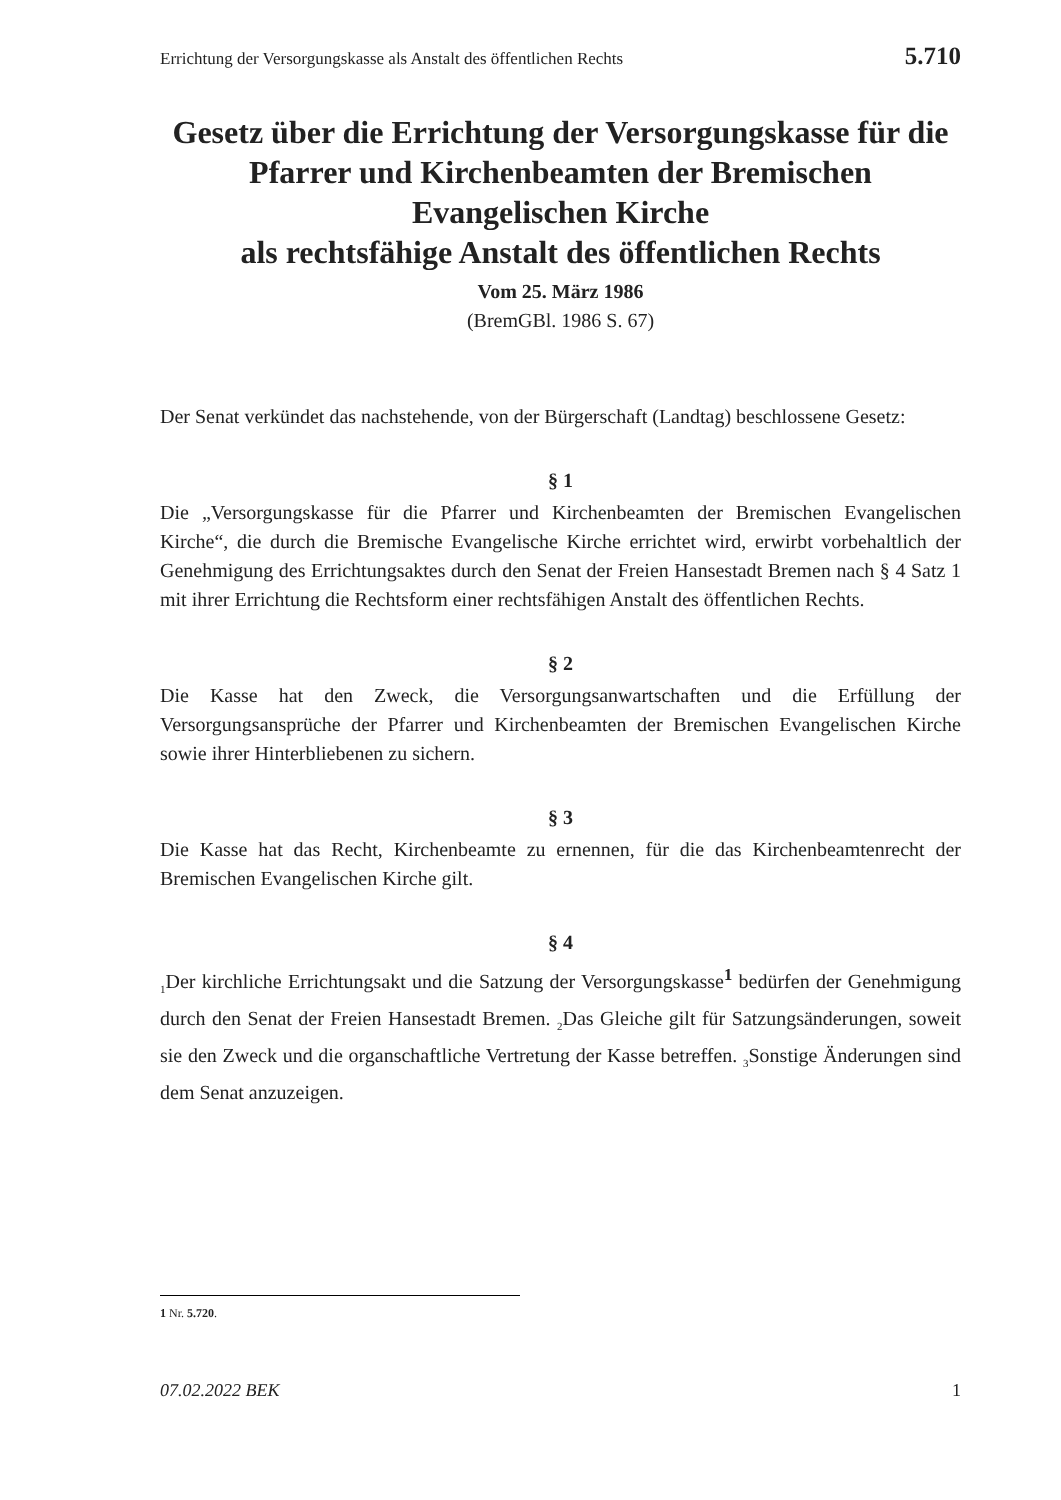Errichtung der Versorgungskasse als Anstalt des öffentlichen Rechts 5.710
Gesetz über die Errichtung der Versorgungskasse für die Pfarrer und Kirchenbeamten der Bremischen Evangelischen Kirche
als rechtsfähige Anstalt des öffentlichen Rechts
Vom 25. März 1986
(BremGBl. 1986 S. 67)
Der Senat verkündet das nachstehende, von der Bürgerschaft (Landtag) beschlossene Gesetz:
§ 1
Die „Versorgungskasse für die Pfarrer und Kirchenbeamten der Bremischen Evangelischen Kirche“, die durch die Bremische Evangelische Kirche errichtet wird, erwirbt vorbehaltlich der Genehmigung des Errichtungsaktes durch den Senat der Freien Hansestadt Bremen nach § 4 Satz 1 mit ihrer Errichtung die Rechtsform einer rechtsfähigen Anstalt des öffentlichen Rechts.
§ 2
Die Kasse hat den Zweck, die Versorgungsanwartschaften und die Erfüllung der Versorgungsansprüche der Pfarrer und Kirchenbeamten der Bremischen Evangelischen Kirche sowie ihrer Hinterbliebenen zu sichern.
§ 3
Die Kasse hat das Recht, Kirchenbeamte zu ernennen, für die das Kirchenbeamtenrecht der Bremischen Evangelischen Kirche gilt.
§ 4
<sub>1</sub>Der kirchliche Errichtungsakt und die Satzung der Versorgungskasse<sup>1</sup> bedürfen der Genehmigung durch den Senat der Freien Hansestadt Bremen. <sub>2</sub>Das Gleiche gilt für Satzungsänderungen, soweit sie den Zweck und die organschaftliche Vertretung der Kasse betreffen. <sub>3</sub>Sonstige Änderungen sind dem Senat anzuzeigen.
1 Nr. 5.720.
07.02.2022 BEK 1